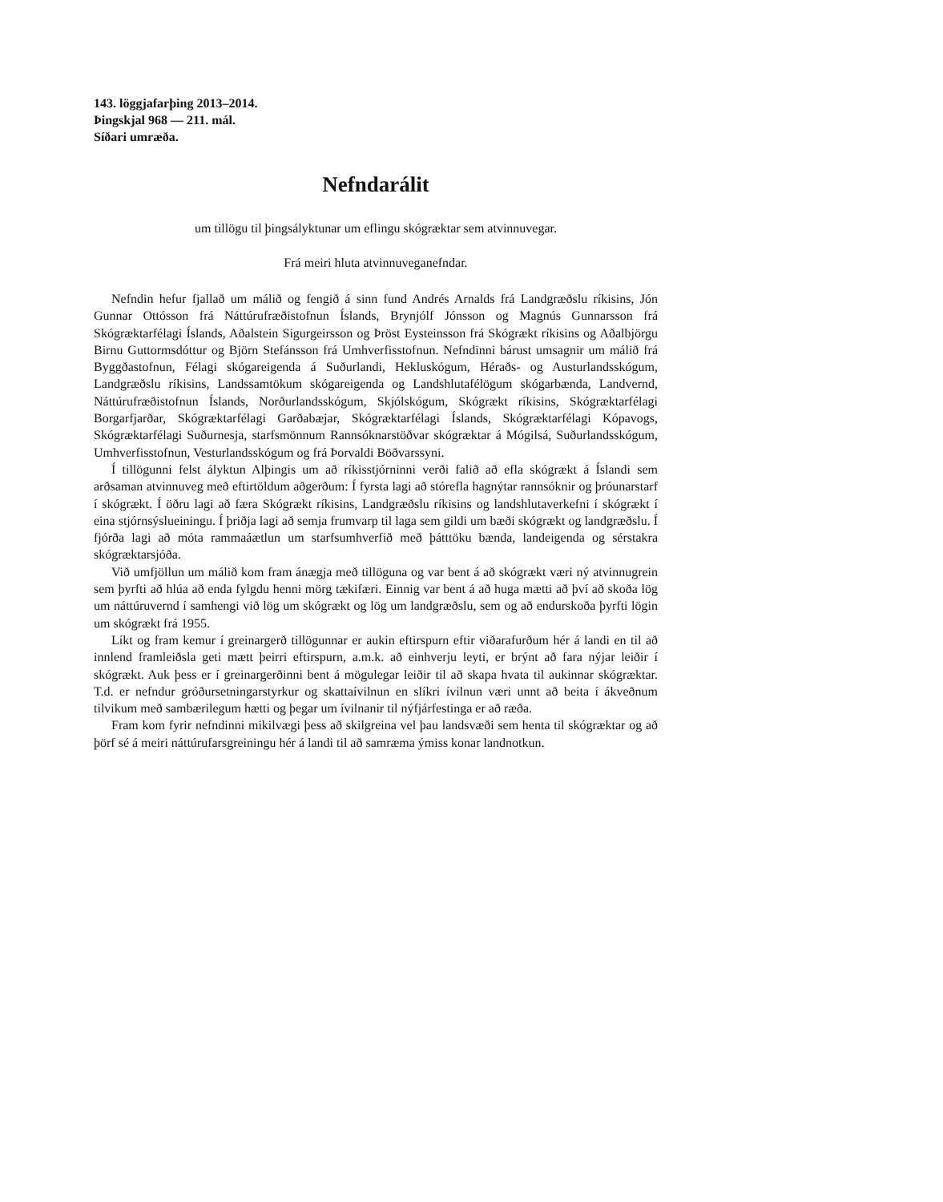143. löggjafarþing 2013–2014.
Þingskjal 968 — 211. mál.
Síðari umræða.
Nefndarálit
um tillögu til þingsályktunar um eflingu skógræktar sem atvinnuvegar.
Frá meiri hluta atvinnuveganefndar.
Nefndin hefur fjallað um málið og fengið á sinn fund Andrés Arnalds frá Landgræðslu ríkisins, Jón Gunnar Ottósson frá Náttúrufræðistofnun Íslands, Brynjólf Jónsson og Magnús Gunnarsson frá Skógræktarfélagi Íslands, Aðalstein Sigurgeirsson og Þröst Eysteinsson frá Skógrækt ríkisins og Aðalbjörgu Birnu Guttormsdóttur og Björn Stefánsson frá Umhverfisstofnun. Nefndinni bárust umsagnir um málið frá Byggðastofnun, Félagi skógareigenda á Suðurlandi, Hekluskógum, Héraðs- og Austurlandsskógum, Landgræðslu ríkisins, Landssamtökum skógareigenda og Landshlutafélögum skógarbænda, Landvernd, Náttúrufræðistofnun Íslands, Norðurlandsskógum, Skjólskógum, Skógrækt ríkisins, Skógræktarfélagi Borgarfjarðar, Skógræktarfélagi Garðabæjar, Skógræktarfélagi Íslands, Skógræktarfélagi Kópavogs, Skógræktarfélagi Suðurnesja, starfsmönnum Rannsóknarstöðvar skógræktar á Mógilsá, Suðurlandsskógum, Umhverfisstofnun, Vesturlandsskógum og frá Þorvaldi Böðvarssyni.
Í tillögunni felst ályktun Alþingis um að ríkisstjórninni verði falið að efla skógrækt á Íslandi sem arðsaman atvinnuveg með eftirtöldum aðgerðum: Í fyrsta lagi að stórefla hagnýtar rannsóknir og þróunarstarf í skógrækt. Í öðru lagi að færa Skógrækt ríkisins, Landgræðslu ríkisins og landshlutaverkefni í skógrækt í eina stjórnsýslueiningu. Í þriðja lagi að semja frumvarp til laga sem gildi um bæði skógrækt og landgræðslu. Í fjórða lagi að móta rammaáætlun um starfsumhverfið með þátttöku bænda, landeigenda og sérstakra skógræktarsjóða.
Við umfjöllun um málið kom fram ánægja með tillöguna og var bent á að skógrækt væri ný atvinnugrein sem þyrfti að hlúa að enda fylgdu henni mörg tækifæri. Einnig var bent á að huga mætti að því að skoða lög um náttúruvernd í samhengi við lög um skógrækt og lög um landgræðslu, sem og að endurskoða þyrfti lögin um skógrækt frá 1955.
Líkt og fram kemur í greinargerð tillögunnar er aukin eftirspurn eftir viðarafurðum hér á landi en til að innlend framleiðsla geti mætt þeirri eftirspurn, a.m.k. að einhverju leyti, er brýnt að fara nýjar leiðir í skógrækt. Auk þess er í greinargerðinni bent á mögulegar leiðir til að skapa hvata til aukinnar skógræktar. T.d. er nefndur gróðursetningarstyrkur og skattaívilnun en slíkri ívilnun væri unnt að beita í ákveðnum tilvikum með sambærilegum hætti og þegar um ívilnanir til nýfjárfestinga er að ræða.
Fram kom fyrir nefndinni mikilvægi þess að skilgreina vel þau landsvæði sem henta til skógræktar og að þörf sé á meiri náttúrufarsgreiningu hér á landi til að samræma ýmiss konar landnotkun.